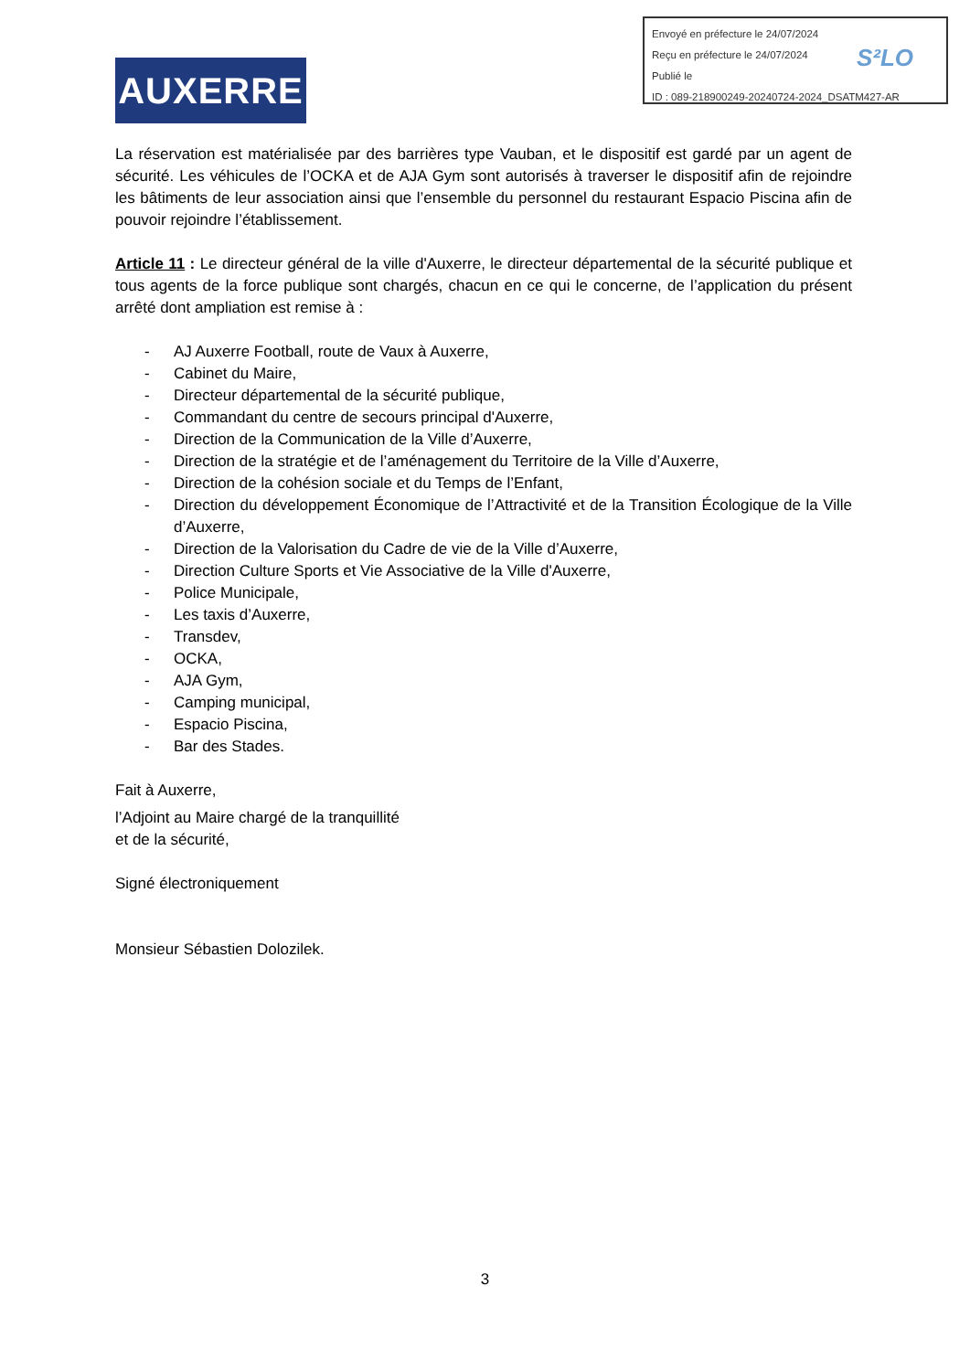Envoyé en préfecture le 24/07/2024
Reçu en préfecture le 24/07/2024
Publié le
ID : 089-218900249-20240724-2024_DSATM427-AR
S²LO
AUXERRE
La réservation est matérialisée par des barrières type Vauban, et le dispositif est gardé par un agent de sécurité. Les véhicules de l’OCKA et de AJA Gym sont autorisés à traverser le dispositif afin de rejoindre les bâtiments de leur association ainsi que l’ensemble du personnel du restaurant Espacio Piscina afin de pouvoir rejoindre l’établissement.
Article 11 : Le directeur général de la ville d'Auxerre, le directeur départemental de la sécurité publique et tous agents de la force publique sont chargés, chacun en ce qui le concerne, de l’application du présent arrêté dont ampliation est remise à :
- AJ Auxerre Football, route de Vaux à Auxerre,
- Cabinet du Maire,
- Directeur départemental de la sécurité publique,
- Commandant du centre de secours principal d'Auxerre,
- Direction de la Communication de la Ville d’Auxerre,
- Direction de la stratégie et de l’aménagement du Territoire de la Ville d’Auxerre,
- Direction de la cohésion sociale et du Temps de l’Enfant,
- Direction du développement Économique de l’Attractivité et de la Transition Écologique de la Ville d’Auxerre,
- Direction de la Valorisation du Cadre de vie de la Ville d’Auxerre,
- Direction Culture Sports et Vie Associative de la Ville d'Auxerre,
- Police Municipale,
- Les taxis d’Auxerre,
- Transdev,
- OCKA,
- AJA Gym,
- Camping municipal,
- Espacio Piscina,
- Bar des Stades.
Fait à Auxerre,
l’Adjoint au Maire chargé de la tranquillité
et de la sécurité,
Signé électroniquement
Monsieur Sébastien Dolozilek.
3